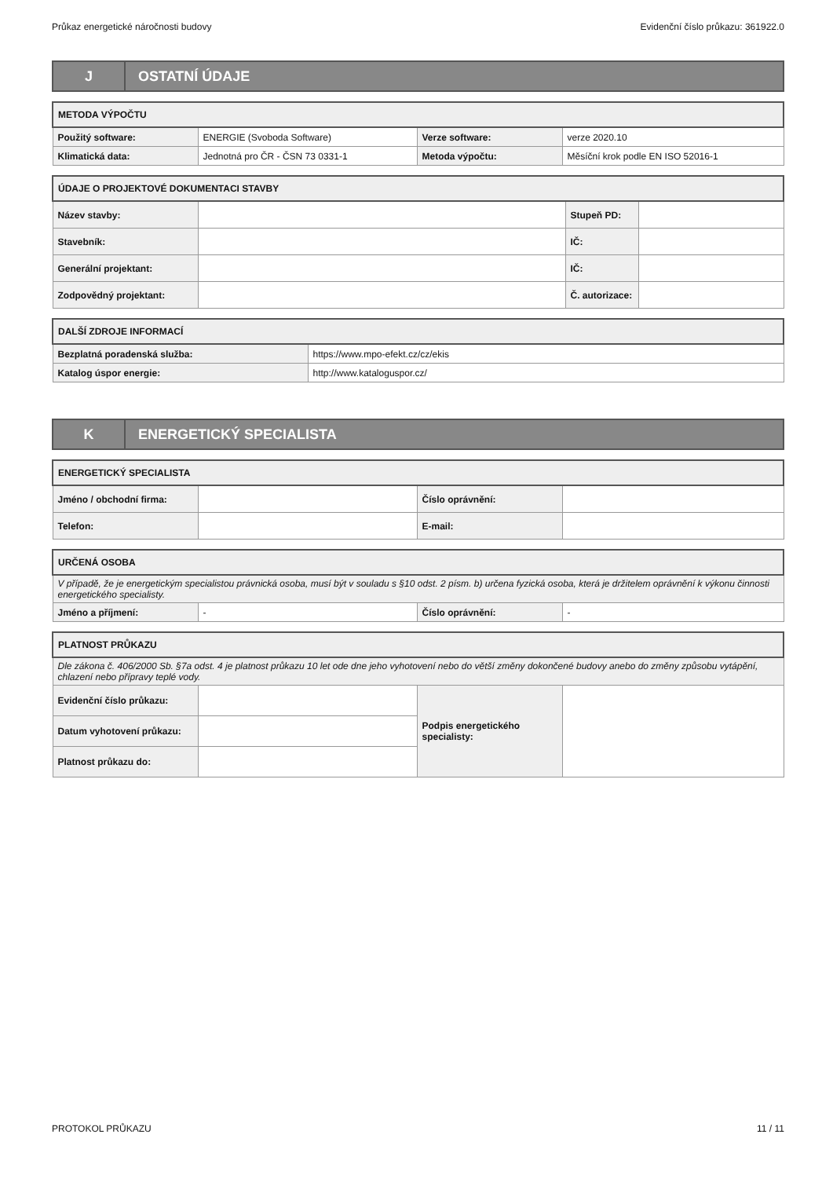Průkaz energetické náročnosti budovy Evidenční číslo průkazu: 361922.0
J OSTATNÍ ÚDAJE
| METODA VÝPOČTU | | | |
| --- | --- | --- | --- |
| Použitý software: | ENERGIE (Svoboda Software) | Verze software: | verze 2020.10 |
| Klimatická data: | Jednotná pro ČR - ČSN 73 0331-1 | Metoda výpočtu: | Měsíční krok podle EN ISO 52016-1 |
| ÚDAJE O PROJEKTOVÉ DOKUMENTACI STAVBY | | | |
| --- | --- | --- | --- |
| Název stavby: | | Stupeň PD: | |
| Stavebník: | | IČ: | |
| Generální projektant: | | IČ: | |
| Zodpovědný projektant: | | Č. autorizace: | |
| DALŠÍ ZDROJE INFORMACÍ | |
| --- | --- |
| Bezplatná poradenská služba: | https://www.mpo-efekt.cz/cz/ekis |
| Katalog úspor energie: | http://www.kataloguspor.cz/ |
K ENERGETICKÝ SPECIALISTA
| ENERGETICKÝ SPECIALISTA | | | |
| --- | --- | --- | --- |
| Jméno / obchodní firma: | | Číslo oprávnění: | |
| Telefon: | | E-mail: | |
| URČENÁ OSOBA | | | |
| --- | --- | --- | --- |
| V případě, že je energetickým specialistou právnická osoba, musí být v souladu s §10 odst. 2 písm. b) určena fyzická osoba, která je držitelem oprávnění k výkonu činnosti energetického specialisty. | | | |
| Jméno a příjmení: | - | Číslo oprávnění: | - |
| PLATNOST PRŮKAZU | | | |
| --- | --- | --- | --- |
| Dle zákona č. 406/2000 Sb. §7a odst. 4 je platnost průkazu 10 let ode dne jeho vyhotovení nebo do větší změny dokončené budovy anebo do změny způsobu vytápění, chlazení nebo přípravy teplé vody. | | | |
| Evidenční číslo průkazu: | | Podpis energetického specialisty: | |
| Datum vyhotovení průkazu: | | | |
| Platnost průkazu do: | | | |
PROTOKOL PRŮKAZU 11 / 11